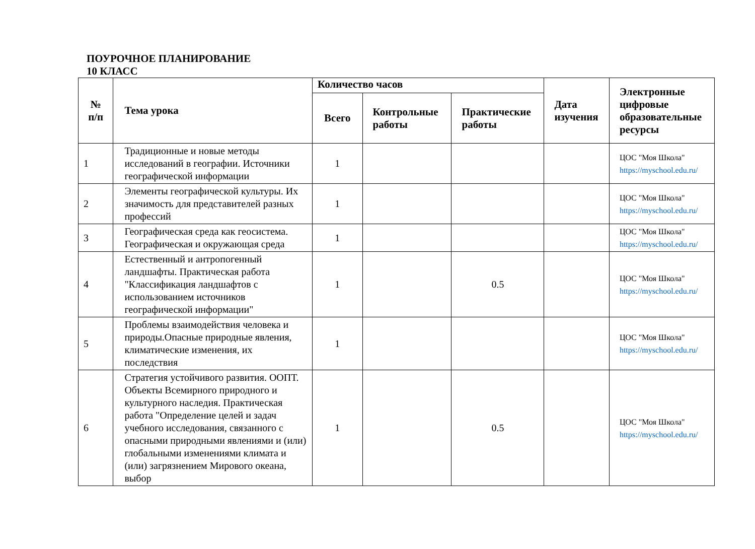ПОУРОЧНОЕ ПЛАНИРОВАНИЕ
10 КЛАСС
| № п/п | Тема урока | Количество часов | | | Дата изучения | Электронные цифровые образовательные ресурсы |
| --- | --- | --- | --- | --- | --- | --- |
| | | Всего | Контрольные работы | Практические работы | | |
| 1 | Традиционные и новые методы исследований в географии. Источники географической информации | 1 | | | | ЦОС "Моя Школа" https://myschool.edu.ru/ |
| 2 | Элементы географической культуры. Их значимость для представителей разных профессий | 1 | | | | ЦОС "Моя Школа" https://myschool.edu.ru/ |
| 3 | Географическая среда как геосистема. Географическая и окружающая среда | 1 | | | | ЦОС "Моя Школа" https://myschool.edu.ru/ |
| 4 | Естественный и антропогенный ландшафты. Практическая работа "Классификация ландшафтов с использованием источников географической информации" | 1 | | 0.5 | | ЦОС "Моя Школа" https://myschool.edu.ru/ |
| 5 | Проблемы взаимодействия человека и природы.Опасные природные явления, климатические изменения, их последствия | 1 | | | | ЦОС "Моя Школа" https://myschool.edu.ru/ |
| 6 | Стратегия устойчивого развития. ООПТ. Объекты Всемирного природного и культурного наследия. Практическая работа "Определение целей и задач учебного исследования, связанного с опасными природными явлениями и (или) глобальными изменениями климата и (или) загрязнением Мирового океана, выбор | 1 | | 0.5 | | ЦОС "Моя Школа" https://myschool.edu.ru/ |